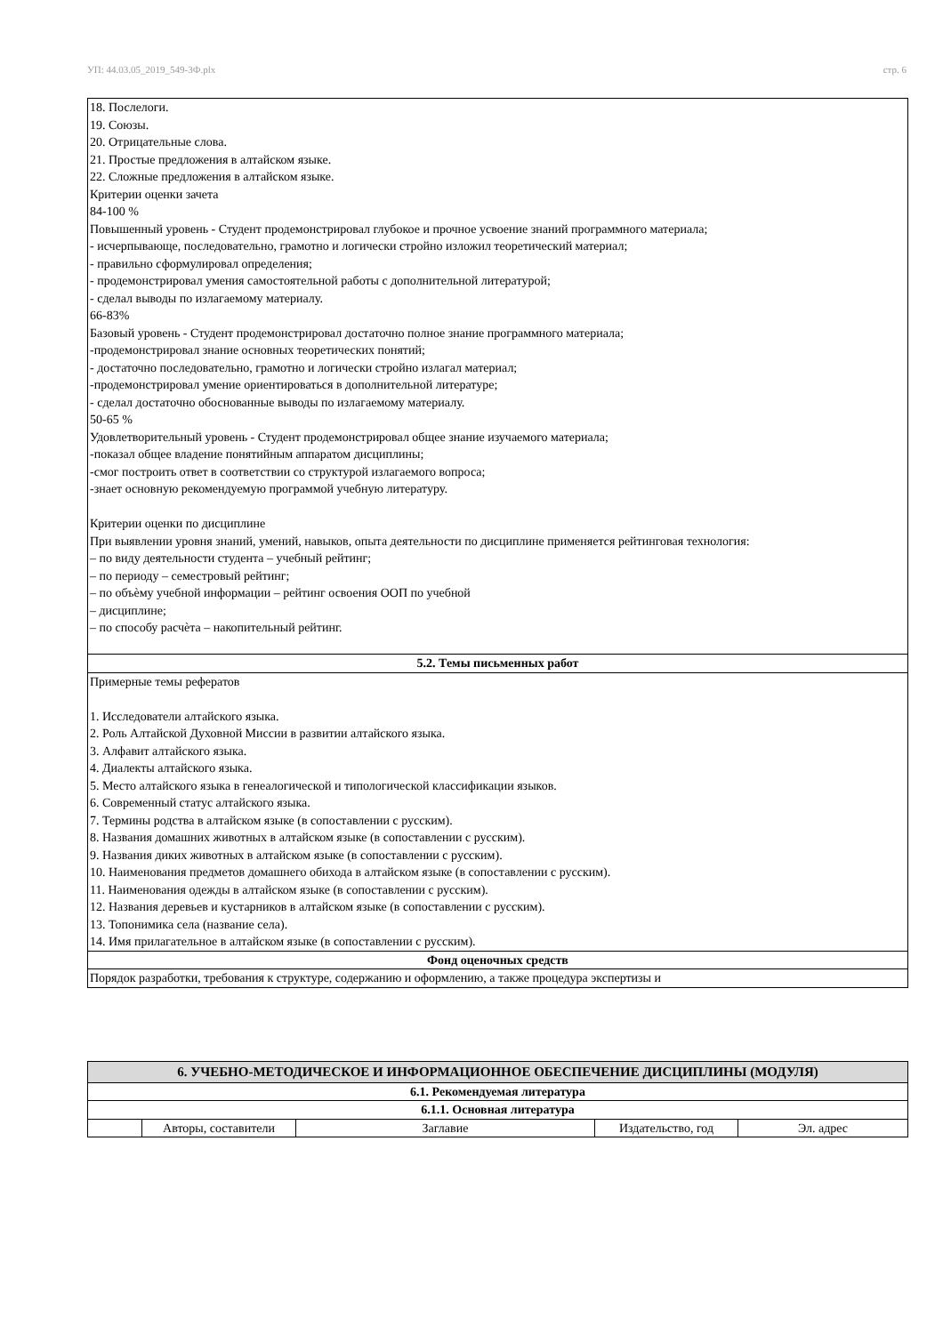УП: 44.03.05_2019_549-3Ф.plx стр. 6
| 18. Послелоги. 19. Союзы. 20. Отрицательные слова. 21. Простые предложения в алтайском языке. 22. Сложные предложения в алтайском языке. Критерии оценки зачета 84-100 % Повышенный уровень - Студент продемонстрировал глубокое и прочное усвоение знаний программного материала; - исчерпывающе, последовательно, грамотно и логически стройно изложил теоретический материал; - правильно сформулировал определения; - продемонстрировал умения самостоятельной работы с дополнительной литературой; - сделал выводы по излагаемому материалу. 66-83% Базовый уровень - Студент продемонстрировал достаточно полное знание программного материала; -продемонстрировал знание основных теоретических понятий; - достаточно последовательно, грамотно и логически стройно излагал материал; -продемонстрировал умение ориентироваться в дополнительной литературе; - сделал достаточно обоснованные выводы по излагаемому материалу. 50-65 % Удовлетворительный уровень - Студент продемонстрировал общее знание изучаемого материала; -показал общее владение понятийным аппаратом дисциплины; -смог построить ответ в соответствии со структурой излагаемого вопроса; -знает основную рекомендуемую программой учебную литературу. Критерии оценки по дисциплине При выявлении уровня знаний, умений, навыков, опыта деятельности по дисциплине применяется рейтинговая технология: – по виду деятельности студента – учебный рейтинг; – по периоду – семестровый рейтинг; – по объѐму учебной информации – рейтинг освоения ООП по учебной – дисциплине; – по способу расчѐта – накопительный рейтинг. |
| 5.2. Темы письменных работ |
| Примерные темы рефератов 1. Исследователи алтайского языка. 2. Роль Алтайской Духовной Миссии в развитии алтайского языка. 3. Алфавит алтайского языка. 4. Диалекты алтайского языка. 5. Место алтайского языка в генеалогической и типологической классификации языков. 6. Современный статус алтайского языка. 7. Термины родства в алтайском языке (в сопоставлении с русским). 8. Названия домашних животных в алтайском языке (в сопоставлении с русским). 9. Названия диких животных в алтайском языке (в сопоставлении с русским). 10. Наименования предметов домашнего обихода в алтайском языке (в сопоставлении с русским). 11. Наименования одежды в алтайском языке (в сопоставлении с русским). 12. Названия деревьев и кустарников в алтайском языке (в сопоставлении с русским). 13. Топонимика села (название села). 14. Имя прилагательное в алтайском языке (в сопоставлении с русским). |
| Фонд оценочных средств |
| Порядок разработки, требования к структуре, содержанию и оформлению, а также процедура экспертизы и |
| 6. УЧЕБНО-МЕТОДИЧЕСКОЕ И ИНФОРМАЦИОННОЕ ОБЕСПЕЧЕНИЕ ДИСЦИПЛИНЫ (МОДУЛЯ) | | | | |
| 6.1. Рекомендуемая литература | | | | |
| 6.1.1. Основная литература | | | | |
| | Авторы, составители | Заглавие | Издательство, год | Эл. адрес |